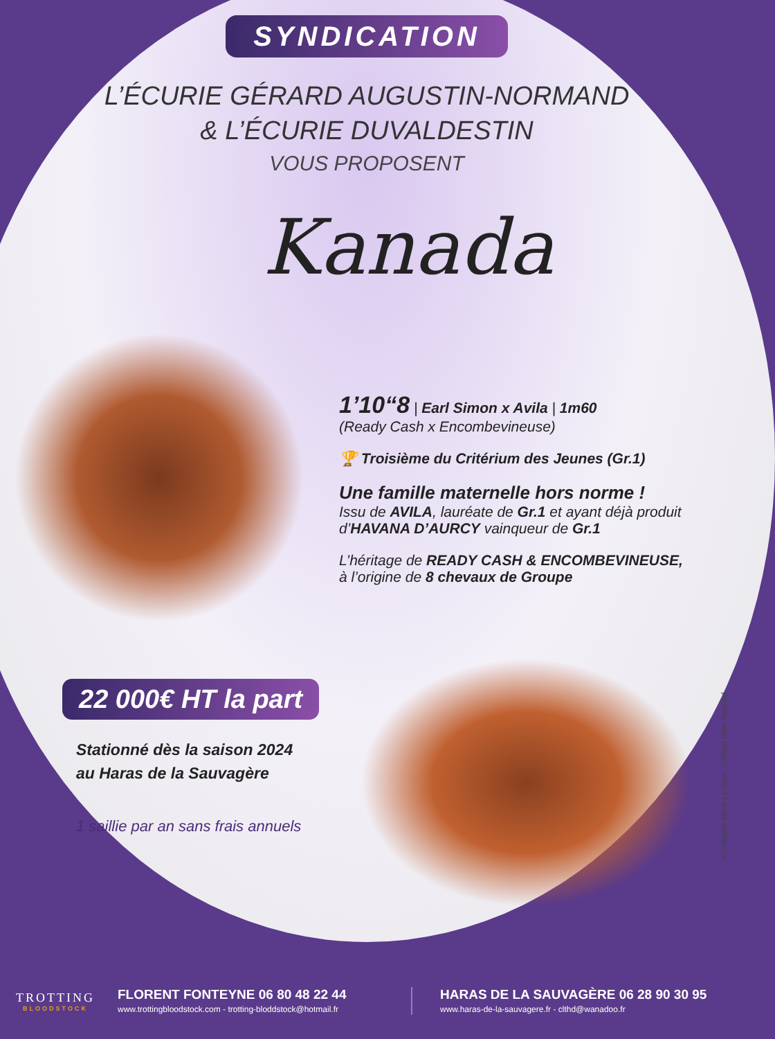SYNDICATION
L’ÉCURIE GÉRARD AUGUSTIN-NORMAND
& L’ÉCURIE DUVALDESTIN
VOUS PROPOSENT
Kanada
1’10“8 | Earl Simon x Avila | 1m60
(Ready Cash x Encombevineuse)
🏆 Troisième du Critérium des Jeunes (Gr.1)
Une famille maternelle hors norme !
Issu de AVILA, lauréate de Gr.1 et ayant déjà produit d’HAVANA D’AURCY vainqueur de Gr.1
L’héritage de READY CASH & ENCOMBEVINEUSE,
à l’origine de 8 chevaux de Groupe
22 000€ HT la part
Stationné dès la saison 2024
au Haras de la Sauvagère
1 saillie par an sans frais annuels
©Création Marie Le Roux ©Photo Elise Fossard
TROTTING
BLOODSTOCK
FLORENT FONTEYNE 06 80 48 22 44
www.trottingbloodstock.com - trotting-bloddstock@hotmail.fr
HARAS DE LA SAUVAGÈRE 06 28 90 30 95
www.haras-de-la-sauvagere.fr - clthd@wanadoo.fr